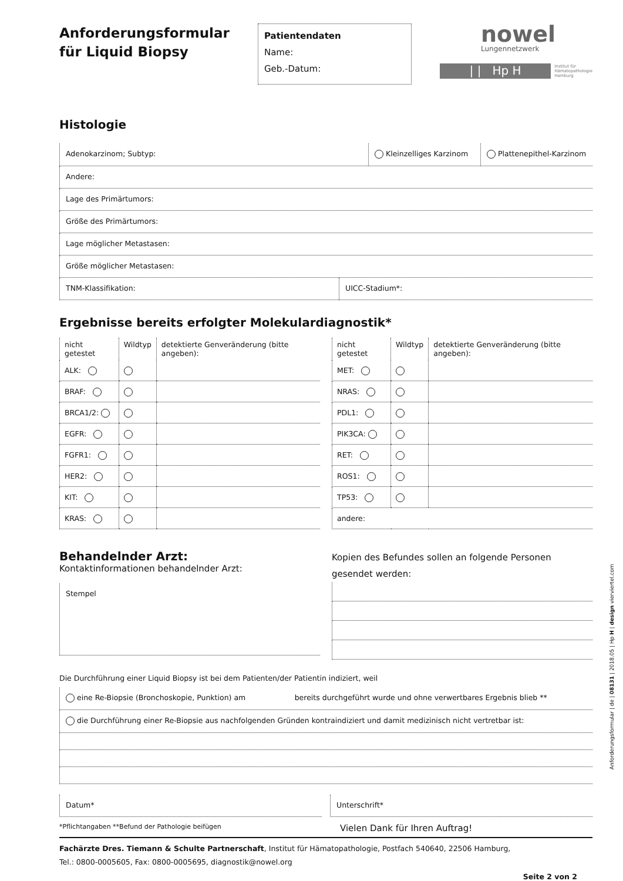Anforderungsformular
für Liquid Biopsy
Patientendaten
Name:
Geb.-Datum:
nowel
Lungennetzwerk
| | Hp H
Institut für
Hämatopathologie
Hamburg
Histologie
Adenokarzinom; Subtyp: Kleinzelliges Karzinom Plattenepithel-Karzinom
Andere:
Lage des Primärtumors:
Größe des Primärtumors:
Lage möglicher Metastasen:
Größe möglicher Metastasen:
TNM-Klassifikation: UICC-Stadium*:
Ergebnisse bereits erfolgter Molekulardiagnostik*
| nicht getestet | Wildtyp | detektierte Genveränderung (bitte angeben): |
| --- | --- | --- |
| ALK: | | |
| BRAF: | | |
| BRCA1/2: | | |
| EGFR: | | |
| FGFR1: | | |
| HER2: | | |
| KIT: | | |
| KRAS: | | |
| nicht getestet | Wildtyp | detektierte Genveränderung (bitte angeben): |
| --- | --- | --- |
| MET: | | |
| NRAS: | | |
| PDL1: | | |
| PIK3CA: | | |
| RET: | | |
| ROS1: | | |
| TP53: | | |
| andere: | | |
Behandelnder Arzt:
Kontaktinformationen behandelnder Arzt:
Stempel
Kopien des Befundes sollen an folgende Personen gesendet werden:
Die Durchführung einer Liquid Biopsy ist bei dem Patienten/der Patientin indiziert, weil
eine Re-Biopsie (Bronchoskopie, Punktion) am bereits durchgeführt wurde und ohne verwertbares Ergebnis blieb **
die Durchführung einer Re-Biopsie aus nachfolgenden Gründen kontraindiziert und damit medizinisch nicht vertretbar ist:
Datum* Unterschrift*
*Pflichtangaben **Befund der Pathologie beifügen Vielen Dank für Ihren Auftrag!
Fachärzte Dres. Tiemann & Schulte Partnerschaft, Institut für Hämatopathologie, Postfach 540640, 22506 Hamburg,
Tel.: 0800-0005605, Fax: 0800-0005695, diagnostik@nowel.org
Seite 2 von 2
Anforderungsformular | de | 08131 | 2018.05 | Hp H | design vierviertel.com